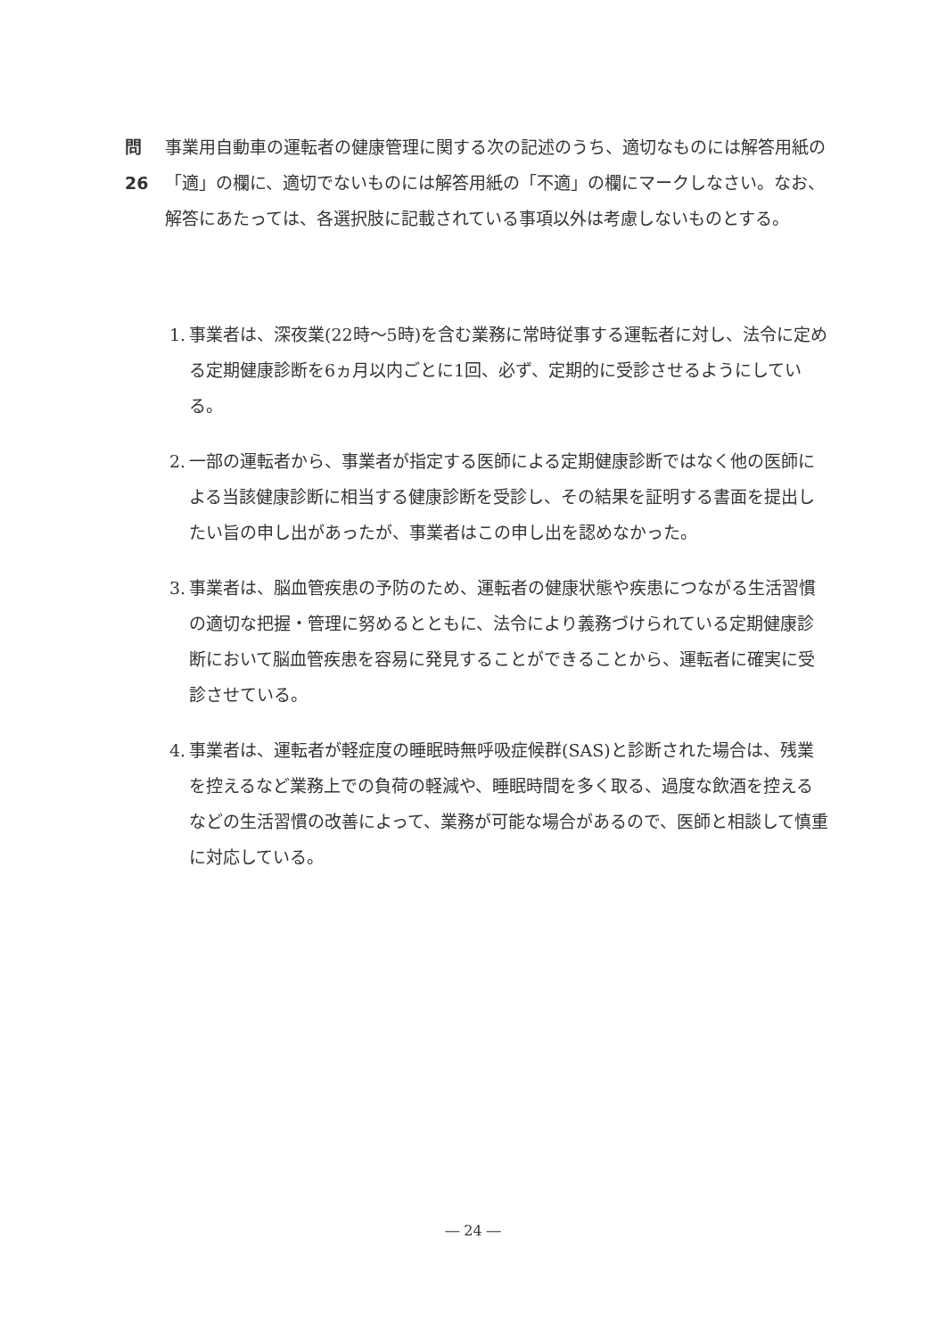問26 事業用自動車の運転者の健康管理に関する次の記述のうち、適切なものには解答用紙の「適」の欄に、適切でないものには解答用紙の「不適」の欄にマークしなさい。なお、解答にあたっては、各選択肢に記載されている事項以外は考慮しないものとする。
1. 事業者は、深夜業(22時～5時)を含む業務に常時従事する運転者に対し、法令に定める定期健康診断を6ヵ月以内ごとに1回、必ず、定期的に受診させるようにしている。
2. 一部の運転者から、事業者が指定する医師による定期健康診断ではなく他の医師による当該健康診断に相当する健康診断を受診し、その結果を証明する書面を提出したい旨の申し出があったが、事業者はこの申し出を認めなかった。
3. 事業者は、脳血管疾患の予防のため、運転者の健康状態や疾患につながる生活習慣の適切な把握・管理に努めるとともに、法令により義務づけられている定期健康診断において脳血管疾患を容易に発見することができることから、運転者に確実に受診させている。
4. 事業者は、運転者が軽症度の睡眠時無呼吸症候群(SAS)と診断された場合は、残業を控えるなど業務上での負荷の軽減や、睡眠時間を多く取る、過度な飲酒を控えるなどの生活習慣の改善によって、業務が可能な場合があるので、医師と相談して慎重に対応している。
― 24 ―